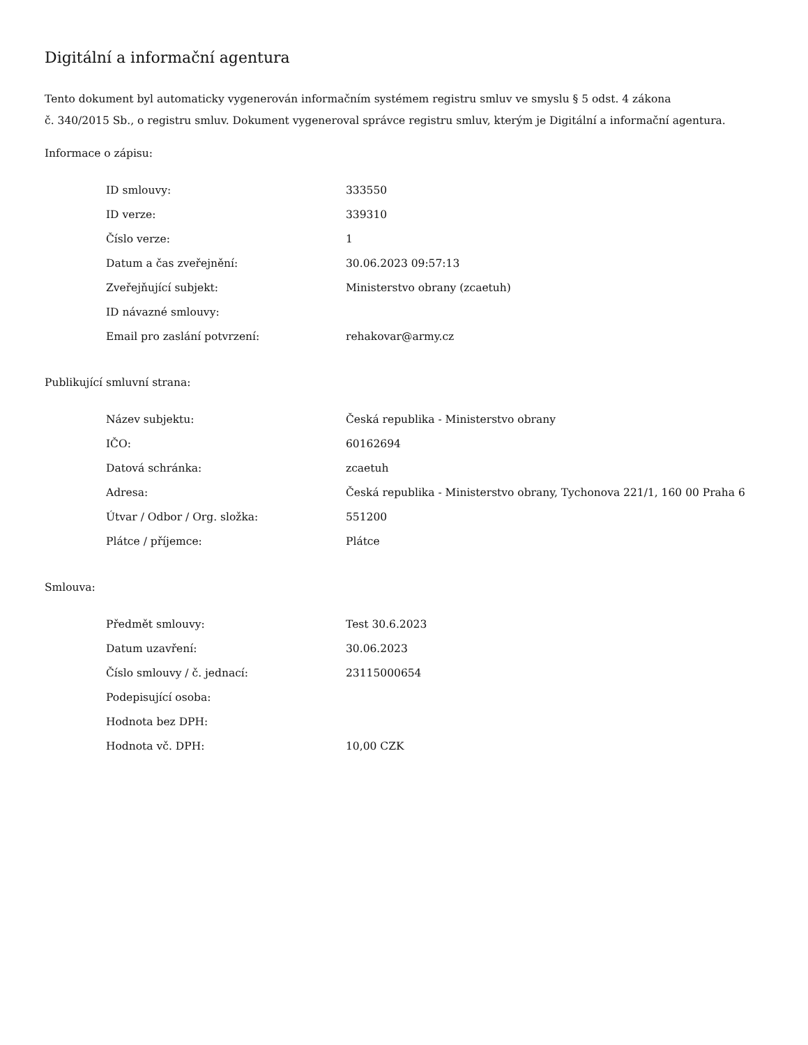Digitální a informační agentura
Tento dokument byl automaticky vygenerován informačním systémem registru smluv ve smyslu § 5 odst. 4 zákona
č. 340/2015 Sb., o registru smluv. Dokument vygeneroval správce registru smluv, kterým je Digitální a informační agentura.
Informace o zápisu:
| ID smlouvy: | 333550 |
| ID verze: | 339310 |
| Číslo verze: | 1 |
| Datum a čas zveřejnění: | 30.06.2023 09:57:13 |
| Zveřejňující subjekt: | Ministerstvo obrany (zcaetuh) |
| ID návazné smlouvy: | |
| Email pro zaslání potvrzení: | rehakovar@army.cz |
Publikující smluvní strana:
| Název subjektu: | Česká republika - Ministerstvo obrany |
| IČO: | 60162694 |
| Datová schránka: | zcaetuh |
| Adresa: | Česká republika - Ministerstvo obrany, Tychonova 221/1, 160 00 Praha 6 |
| Útvar / Odbor / Org. složka: | 551200 |
| Plátce / příjemce: | Plátce |
Smlouva:
| Předmět smlouvy: | Test 30.6.2023 |
| Datum uzavření: | 30.06.2023 |
| Číslo smlouvy / č. jednací: | 23115000654 |
| Podepisující osoba: | |
| Hodnota bez DPH: | |
| Hodnota vč. DPH: | 10,00 CZK |